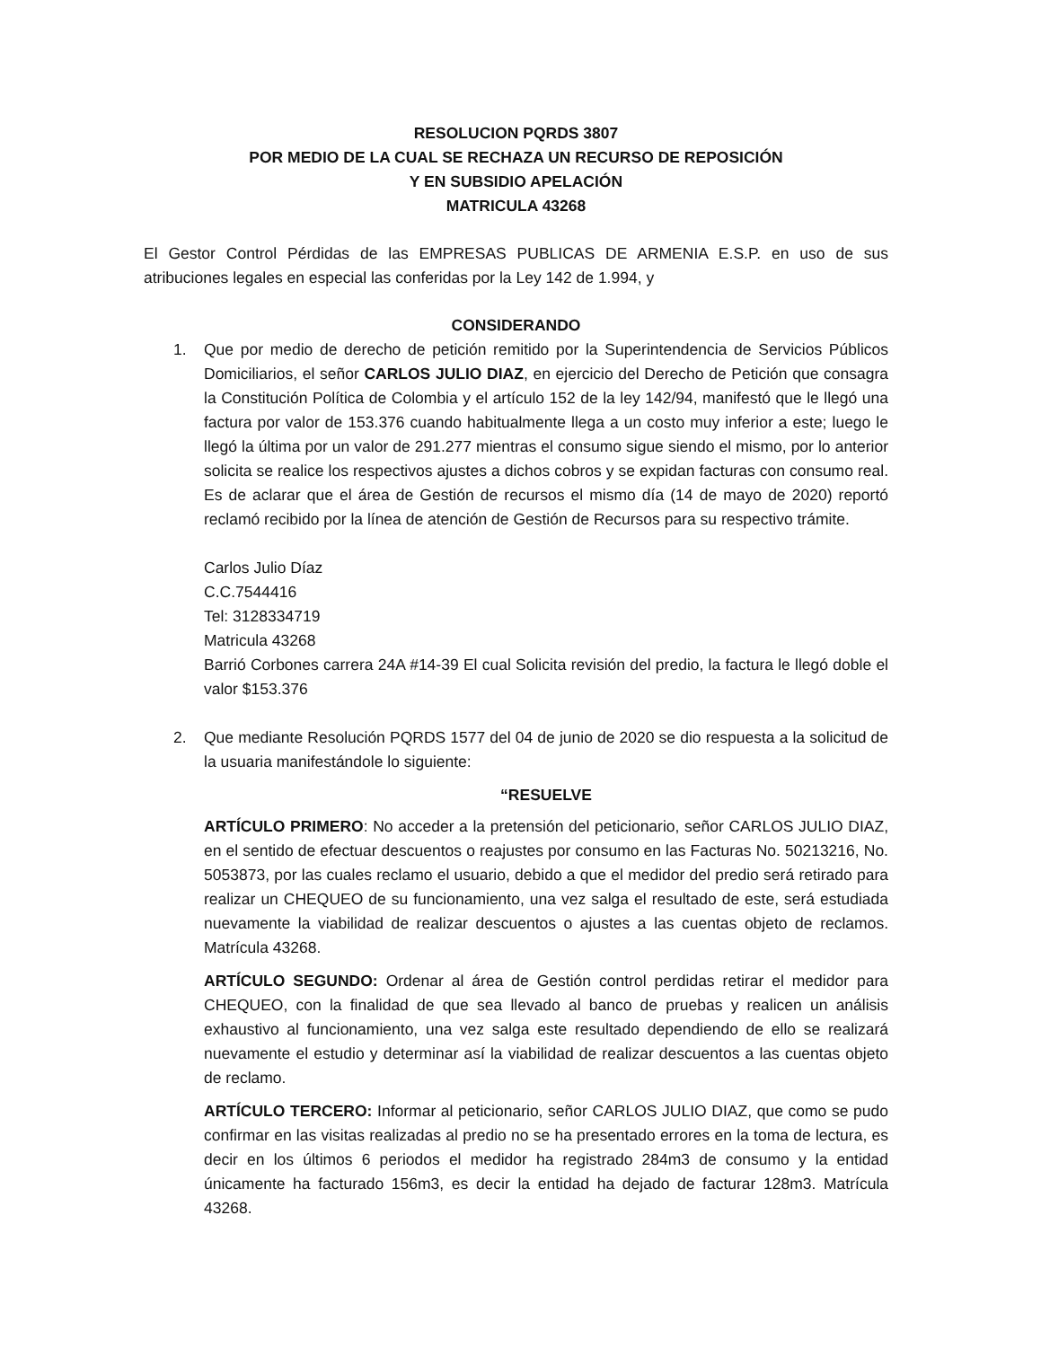RESOLUCION PQRDS 3807
POR MEDIO DE LA CUAL SE RECHAZA UN RECURSO DE REPOSICIÓN
Y EN SUBSIDIO APELACIÓN
MATRICULA 43268
El Gestor Control Pérdidas de las EMPRESAS PUBLICAS DE ARMENIA E.S.P. en uso de sus atribuciones legales en especial las conferidas por la Ley 142 de 1.994, y
CONSIDERANDO
1. Que por medio de derecho de petición remitido por la Superintendencia de Servicios Públicos Domiciliarios, el señor CARLOS JULIO DIAZ, en ejercicio del Derecho de Petición que consagra la Constitución Política de Colombia y el artículo 152 de la ley 142/94, manifestó que le llegó una factura por valor de 153.376 cuando habitualmente llega a un costo muy inferior a este; luego le llegó la última por un valor de 291.277 mientras el consumo sigue siendo el mismo, por lo anterior solicita se realice los respectivos ajustes a dichos cobros y se expidan facturas con consumo real. Es de aclarar que el área de Gestión de recursos el mismo día (14 de mayo de 2020) reportó reclamó recibido por la línea de atención de Gestión de Recursos para su respectivo trámite.
Carlos Julio Díaz
C.C.7544416
Tel: 3128334719
Matricula 43268
Barrió Corbones carrera 24A #14-39 El cual Solicita revisión del predio, la factura le llegó doble el valor $153.376
2. Que mediante Resolución PQRDS 1577 del 04 de junio de 2020 se dio respuesta a la solicitud de la usuaria manifestándole lo siguiente:
“RESUELVE
ARTÍCULO PRIMERO: No acceder a la pretensión del peticionario, señor CARLOS JULIO DIAZ, en el sentido de efectuar descuentos o reajustes por consumo en las Facturas No. 50213216, No. 5053873, por las cuales reclamo el usuario, debido a que el medidor del predio será retirado para realizar un CHEQUEO de su funcionamiento, una vez salga el resultado de este, será estudiada nuevamente la viabilidad de realizar descuentos o ajustes a las cuentas objeto de reclamos. Matrícula 43268.
ARTÍCULO SEGUNDO: Ordenar al área de Gestión control perdidas retirar el medidor para CHEQUEO, con la finalidad de que sea llevado al banco de pruebas y realicen un análisis exhaustivo al funcionamiento, una vez salga este resultado dependiendo de ello se realizará nuevamente el estudio y determinar así la viabilidad de realizar descuentos a las cuentas objeto de reclamo.
ARTÍCULO TERCERO: Informar al peticionario, señor CARLOS JULIO DIAZ, que como se pudo confirmar en las visitas realizadas al predio no se ha presentado errores en la toma de lectura, es decir en los últimos 6 periodos el medidor ha registrado 284m3 de consumo y la entidad únicamente ha facturado 156m3, es decir la entidad ha dejado de facturar 128m3. Matrícula 43268.